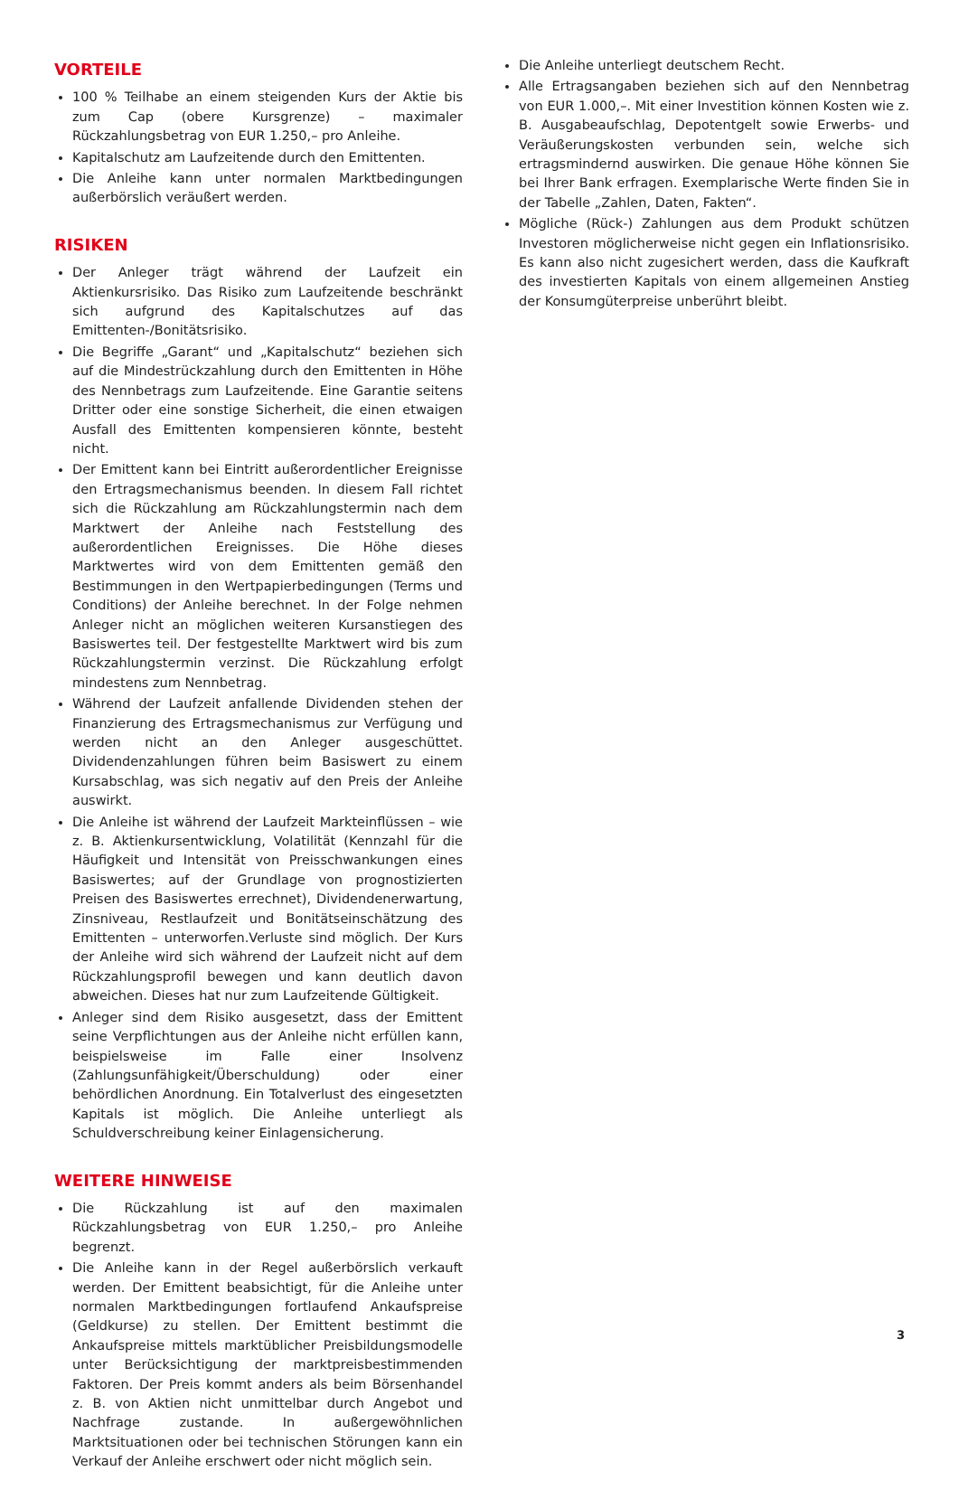VORTEILE
100 % Teilhabe an einem steigenden Kurs der Aktie bis zum Cap (obere Kursgrenze) – maximaler Rückzahlungsbetrag von EUR 1.250,– pro Anleihe.
Kapitalschutz am Laufzeitende durch den Emittenten.
Die Anleihe kann unter normalen Marktbedingungen außerbörslich veräußert werden.
RISIKEN
Der Anleger trägt während der Laufzeit ein Aktienkursrisiko. Das Risiko zum Laufzeitende beschränkt sich aufgrund des Kapitalschutzes auf das Emittenten-/Bonitätsrisiko.
Die Begriffe „Garant“ und „Kapitalschutz“ beziehen sich auf die Mindestrückzahlung durch den Emittenten in Höhe des Nennbetrags zum Laufzeitende. Eine Garantie seitens Dritter oder eine sonstige Sicherheit, die einen etwaigen Ausfall des Emittenten kompensieren könnte, besteht nicht.
Der Emittent kann bei Eintritt außerordentlicher Ereignisse den Ertragsmechanismus beenden. In diesem Fall richtet sich die Rückzahlung am Rückzahlungstermin nach dem Marktwert der Anleihe nach Feststellung des außerordentlichen Ereignisses. Die Höhe dieses Marktwertes wird von dem Emittenten gemäß den Bestimmungen in den Wertpapierbedingungen (Terms und Conditions) der Anleihe berechnet. In der Folge nehmen Anleger nicht an möglichen weiteren Kursanstiegen des Basiswertes teil. Der festgestellte Marktwert wird bis zum Rückzahlungstermin verzinst. Die Rückzahlung erfolgt mindestens zum Nennbetrag.
Während der Laufzeit anfallende Dividenden stehen der Finanzierung des Ertragsmechanismus zur Verfügung und werden nicht an den Anleger ausgeschüttet. Dividendenzahlungen führen beim Basiswert zu einem Kursabschlag, was sich negativ auf den Preis der Anleihe auswirkt.
Die Anleihe ist während der Laufzeit Markteinflüssen – wie z. B. Aktienkursentwicklung, Volatilität (Kennzahl für die Häufigkeit und Intensität von Preisschwankungen eines Basiswertes; auf der Grundlage von prognostizierten Preisen des Basiswertes errechnet), Dividendenerwartung, Zinsniveau, Restlaufzeit und Bonitätseinschätzung des Emittenten – unterworfen.Verluste sind möglich. Der Kurs der Anleihe wird sich während der Laufzeit nicht auf dem Rückzahlungsprofil bewegen und kann deutlich davon abweichen. Dieses hat nur zum Laufzeitende Gültigkeit.
Anleger sind dem Risiko ausgesetzt, dass der Emittent seine Verpflichtungen aus der Anleihe nicht erfüllen kann, beispielsweise im Falle einer Insolvenz (Zahlungsunfähigkeit/Überschuldung) oder einer behördlichen Anordnung. Ein Totalverlust des eingesetzten Kapitals ist möglich. Die Anleihe unterliegt als Schuldverschreibung keiner Einlagensicherung.
WEITERE HINWEISE
Die Rückzahlung ist auf den maximalen Rückzahlungsbetrag von EUR 1.250,– pro Anleihe begrenzt.
Die Anleihe kann in der Regel außerbörslich verkauft werden. Der Emittent beabsichtigt, für die Anleihe unter normalen Marktbedingungen fortlaufend Ankaufspreise (Geldkurse) zu stellen. Der Emittent bestimmt die Ankaufspreise mittels marktüblicher Preisbildungsmodelle unter Berücksichtigung der marktpreisbestimmenden Faktoren. Der Preis kommt anders als beim Börsenhandel z. B. von Aktien nicht unmittelbar durch Angebot und Nachfrage zustande. In außergewöhnlichen Marktsituationen oder bei technischen Störungen kann ein Verkauf der Anleihe erschwert oder nicht möglich sein.
Die Anleihe unterliegt deutschem Recht.
Alle Ertragsangaben beziehen sich auf den Nennbetrag von EUR 1.000,–. Mit einer Investition können Kosten wie z. B. Ausgabeaufschlag, Depotentgelt sowie Erwerbs- und Veräußerungskosten verbunden sein, welche sich ertragsmindernd auswirken. Die genaue Höhe können Sie bei Ihrer Bank erfragen. Exemplarische Werte finden Sie in der Tabelle „Zahlen, Daten, Fakten“.
Mögliche (Rück-) Zahlungen aus dem Produkt schützen Investoren möglicherweise nicht gegen ein Inflationsrisiko. Es kann also nicht zugesichert werden, dass die Kaufkraft des investierten Kapitals von einem allgemeinen Anstieg der Konsumgüterpreise unberührt bleibt.
3